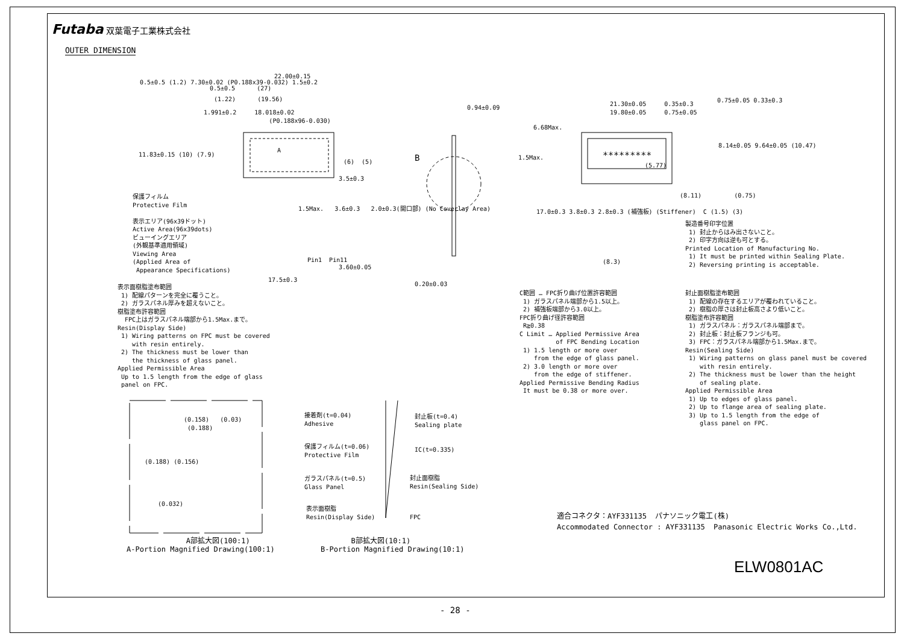Futaba 双葉電子工業株式会社
OUTER DIMENSION
22.00±0.15
0.5±0.5 (27)
(1.22) (19.56)
1.991±0.2 18.018±0.02 (P0.188x96-0.030)
0.5±0.5 (1.2) 7.30±0.02 (P0.188x39-0.032) 1.5±0.2
11.83±0.15 (10) (7.9)
A
(6) (5)
3.5±0.3
保護フィルム Protective Film 表示エリア(96x39ドット) Active Area(96x39dots) ビューイングエリア (外観基準適用領域) Viewing Area (Applied Area of Appearance Specifications)
1.5Max. 3.6±0.3 2.0±0.3(開口部) (No Coverlay Area)
Pin1 Pin11
3.60±0.05
17.5±0.3
0.94±0.09
B
0.20±0.03
表示面樹脂塗布範囲 1) 配線パターンを完全に覆うこと。 2) ガラスパネル厚みを超えないこと。 樹脂塗布許容範囲 FPC上はガラスパネル端部から1.5Max.まで。 Resin(Display Side) 1) Wiring patterns on FPC must be covered with resin entirely. 2) The thickness must be lower than the thickness of glass panel. Applied Permissible Area Up to 1.5 length from the edge of glass panel on FPC.
(0.158) (0.03) (0.188)
(0.188) (0.156)
(0.032)
A部拡大図(100:1) A-Portion Magnified Drawing(100:1)
接着剤(t=0.04) Adhesive
封止板(t=0.4) Sealing plate
保護フィルム(t=0.06) Protective Film
IC(t=0.335)
ガラスパネル(t=0.5) Glass Panel
封止面樹脂 Resin(Sealing Side)
表示面樹脂 Resin(Display Side)
FPC
B部拡大図(10:1) B-Portion Magnified Drawing(10:1)
21.30±0.05 0.35±0.3 19.80±0.05 0.75±0.05
0.75±0.05 0.33±0.3
6.68Max.
1.5Max.
*********
(5.77)
8.14±0.05 9.64±0.05 (10.47)
(8.11) (0.75)
17.0±0.3 3.8±0.3 2.8±0.3 (補強板) (Stiffener) C (1.5) (3)
(8.3)
製造番号印字位置 1) 封止からはみ出さないこと。 2) 印字方向は逆も可とする。 Printed Location of Manufacturing No. 1) It must be printed within Sealing Plate. 2) Reversing printing is acceptable.
C範囲 … FPC折り曲げ位置許容範囲 1) ガラスパネル端部から1.5以上。 2) 補強板端部から3.0以上。 FPC折り曲げ径許容範囲 R≧0.38 C Limit … Applied Permissive Area of FPC Bending Location 1) 1.5 length or more over from the edge of glass panel. 2) 3.0 length or more over from the edge of stiffener. Applied Permissive Bending Radius It must be 0.38 or more over.
封止面樹脂塗布範囲 1) 配線の存在するエリアが覆われていること。 2) 樹脂の厚さは封止板高さより低いこと。 樹脂塗布許容範囲 1) ガラスパネル：ガラスパネル端部まで。 2) 封止板：封止板フランジも可。 3) FPC：ガラスパネル端部から1.5Max.まで。 Resin(Sealing Side) 1) Wiring patterns on glass panel must be covered with resin entirely. 2) The thickness must be lower than the height of sealing plate. Applied Permissible Area 1) Up to edges of glass panel. 2) Up to flange area of sealing plate. 3) Up to 1.5 length from the edge of glass panel on FPC.
適合コネクタ：AYF331135 パナソニック電工(株) Accommodated Connector : AYF331135 Panasonic Electric Works Co.,Ltd.
ELW0801AC
- 28 -